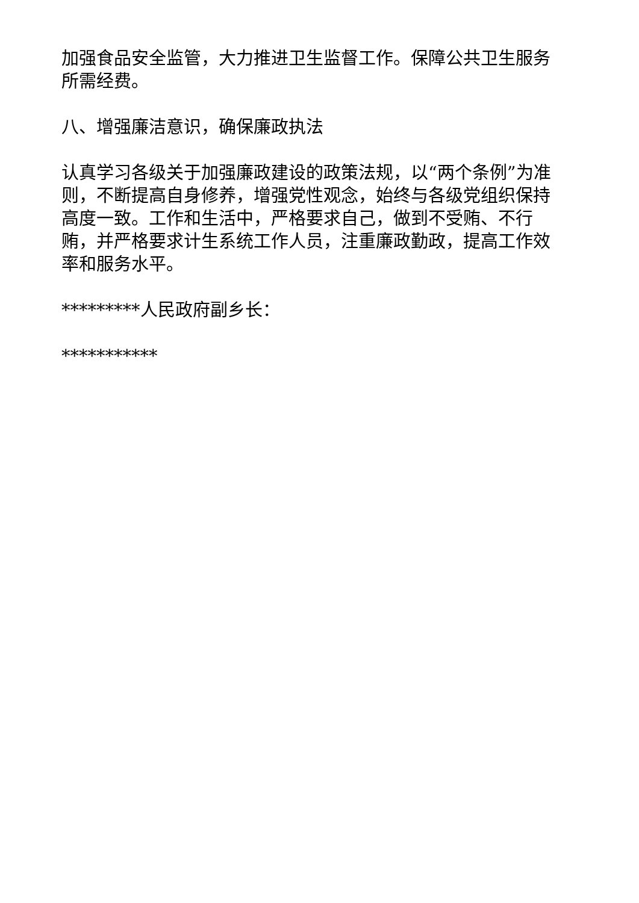加强食品安全监管，大力推进卫生监督工作。保障公共卫生服务所需经费。
八、增强廉洁意识，确保廉政执法
认真学习各级关于加强廉政建设的政策法规，以“两个条例”为准则，不断提高自身修养，增强党性观念，始终与各级党组织保持高度一致。工作和生活中，严格要求自己，做到不受贿、不行贿，并严格要求计生系统工作人员，注重廉政勤政，提高工作效率和服务水平。
*********人民政府副乡长：
***********